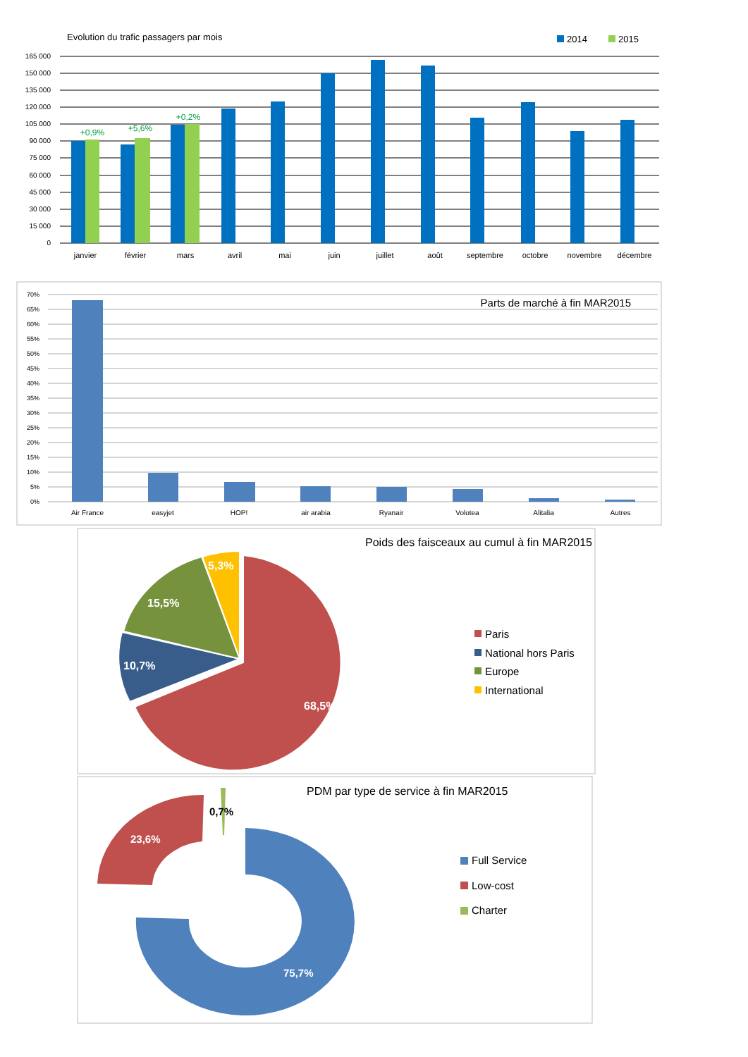Evolution du trafic passagers par mois
2014
2015
165 000
150 000
135 000
120 000
105 000
90 000
75 000
60 000
45 000
30 000
15 000
0
+0,9%
+5,6%
+0,2%
janvier
février
mars
avril
mai
juin
juillet
août
septembre
octobre
novembre
décembre
Parts de marché à fin MAR2015
70%
65%
60%
55%
50%
45%
40%
35%
30%
25%
20%
15%
10%
5%
0%
Air France
easyjet
HOP!
air arabia
Ryanair
Volotea
Alitalia
Autres
Poids des faisceaux au cumul à fin MAR2015
68,5%
10,7%
15,5%
5,3%
Paris
National hors Paris
Europe
International
PDM par type de service à fin MAR2015
75,7%
23,6%
0,7%
Full Service
Low-cost
Charter